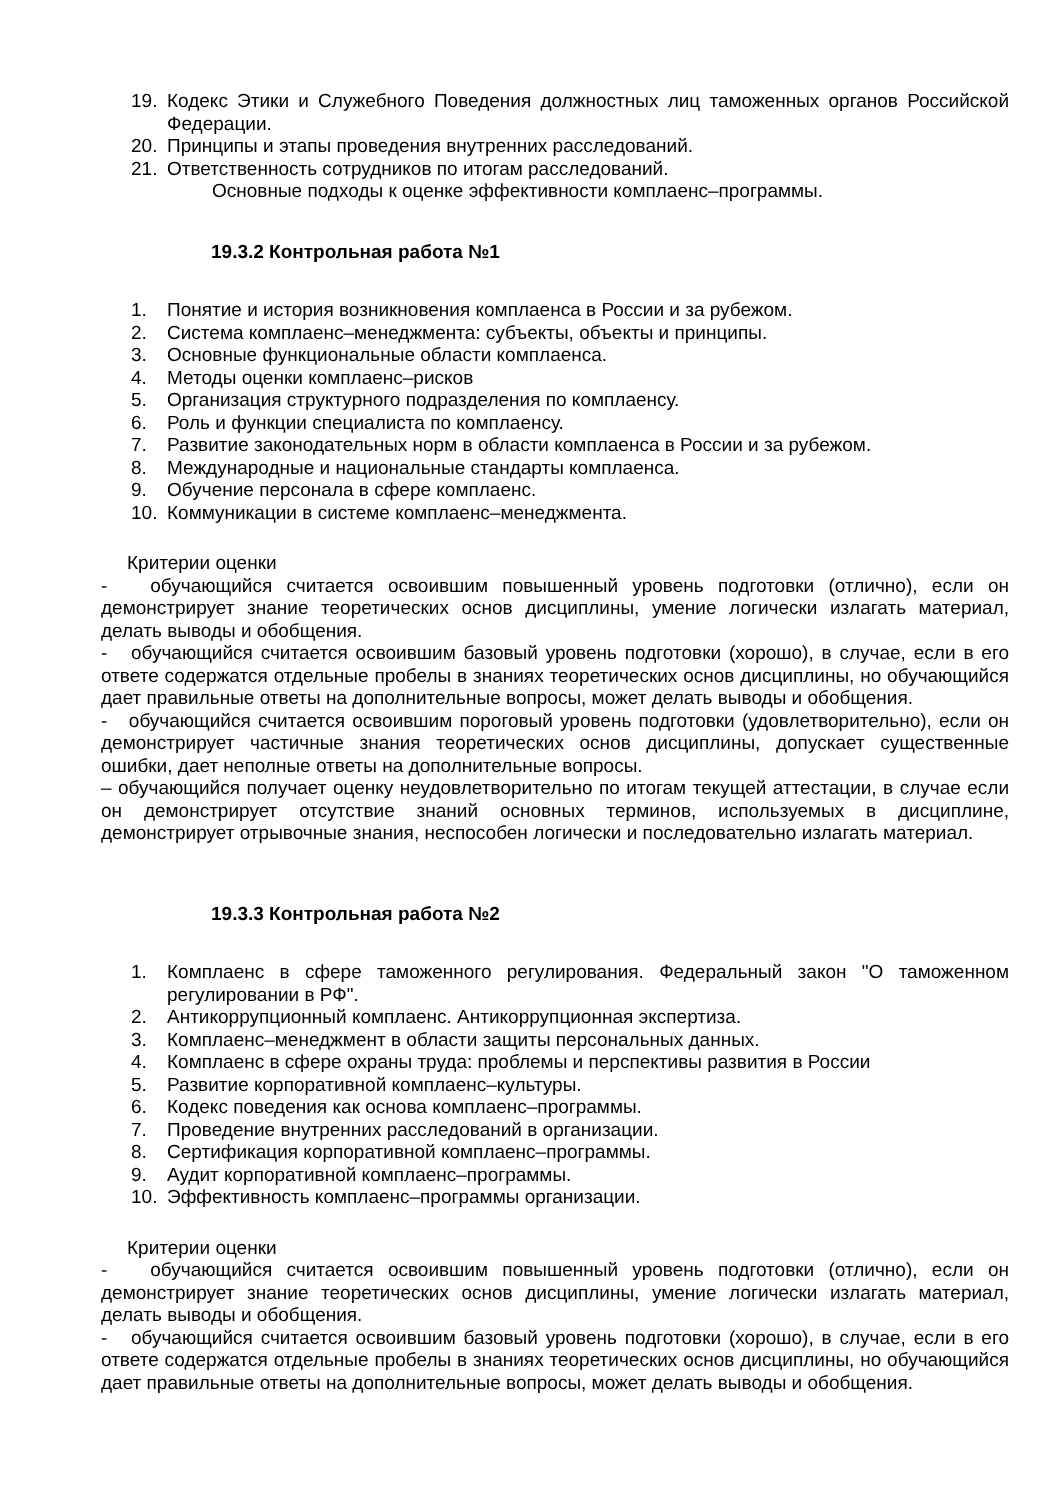19. Кодекс Этики и Служебного Поведения должностных лиц таможенных органов Российской Федерации.
20. Принципы и этапы проведения внутренних расследований.
21. Ответственность сотрудников по итогам расследований.
Основные подходы к оценке эффективности комплаенс–программы.
19.3.2 Контрольная работа №1
1. Понятие и история возникновения комплаенса в России и за рубежом.
2. Система комплаенс–менеджмента: субъекты, объекты и принципы.
3. Основные функциональные области комплаенса.
4. Методы оценки комплаенс–рисков
5. Организация структурного подразделения по комплаенсу.
6. Роль и функции специалиста по комплаенсу.
7. Развитие законодательных норм в области комплаенса в России и за рубежом.
8. Международные и национальные стандарты комплаенса.
9. Обучение персонала в сфере комплаенс.
10. Коммуникации в системе комплаенс–менеджмента.
Критерии оценки
- обучающийся считается освоившим повышенный уровень подготовки (отлично), если он демонстрирует знание теоретических основ дисциплины, умение логически излагать материал, делать выводы и обобщения.
- обучающийся считается освоившим базовый уровень подготовки (хорошо), в случае, если в его ответе содержатся отдельные пробелы в знаниях теоретических основ дисциплины, но обучающийся дает правильные ответы на дополнительные вопросы, может делать выводы и обобщения.
- обучающийся считается освоившим пороговый уровень подготовки (удовлетворительно), если он демонстрирует частичные знания теоретических основ дисциплины, допускает существенные ошибки, дает неполные ответы на дополнительные вопросы.
– обучающийся получает оценку неудовлетворительно по итогам текущей аттестации, в случае если он демонстрирует отсутствие знаний основных терминов, используемых в дисциплине, демонстрирует отрывочные знания, неспособен логически и последовательно излагать материал.
19.3.3 Контрольная работа №2
1. Комплаенс в сфере таможенного регулирования. Федеральный закон "О таможенном регулировании в РФ".
2. Антикоррупционный комплаенс. Антикоррупционная экспертиза.
3. Комплаенс–менеджмент в области защиты персональных данных.
4. Комплаенс в сфере охраны труда: проблемы и перспективы развития в России
5. Развитие корпоративной комплаенс–культуры.
6. Кодекс поведения как основа комплаенс–программы.
7. Проведение внутренних расследований в организации.
8. Сертификация корпоративной комплаенс–программы.
9. Аудит корпоративной комплаенс–программы.
10. Эффективность комплаенс–программы организации.
Критерии оценки
- обучающийся считается освоившим повышенный уровень подготовки (отлично), если он демонстрирует знание теоретических основ дисциплины, умение логически излагать материал, делать выводы и обобщения.
- обучающийся считается освоившим базовый уровень подготовки (хорошо), в случае, если в его ответе содержатся отдельные пробелы в знаниях теоретических основ дисциплины, но обучающийся дает правильные ответы на дополнительные вопросы, может делать выводы и обобщения.